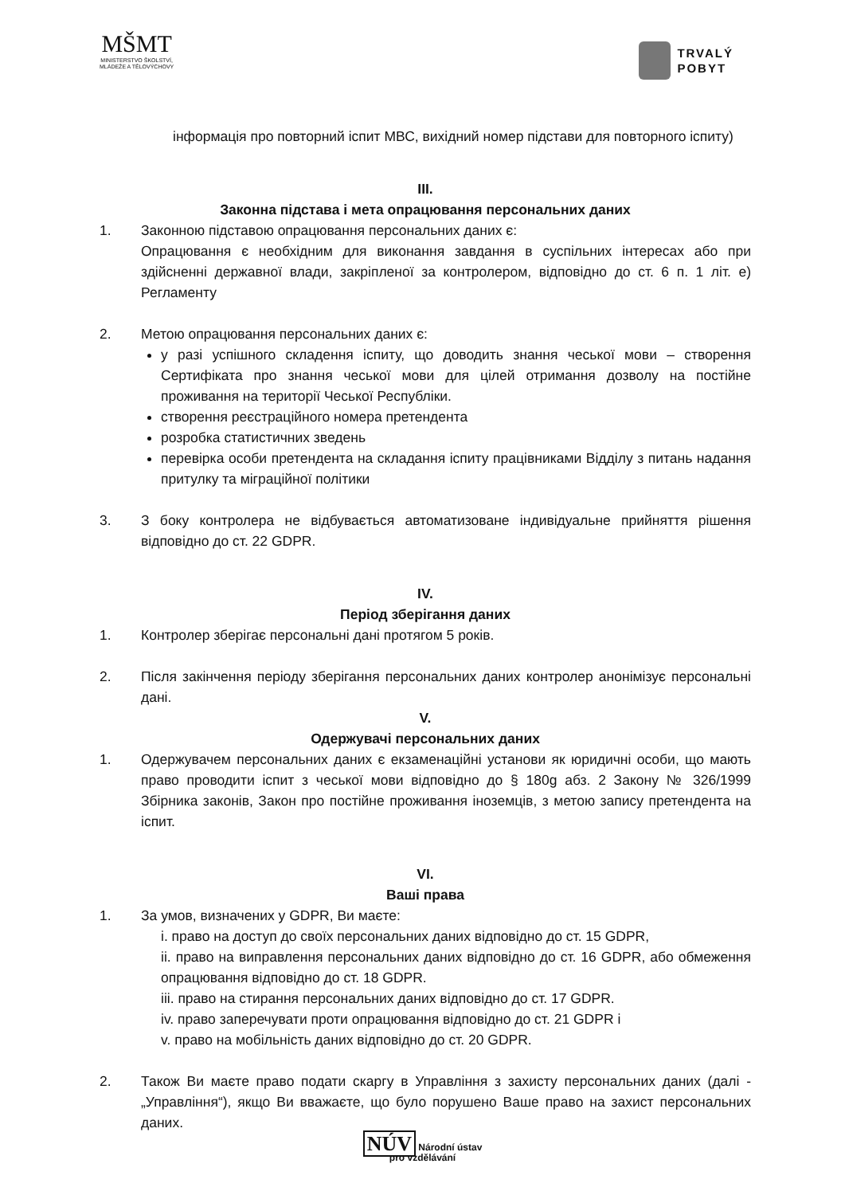MŠMT
MINISTERSTVO ŠKOLSTVÍ,
MLÁDEŽE A TĚLOVÝCHOVY
TRVALÝ
POBYT
інформація про повторний іспит МВС, вихідний номер підстави для повторного іспиту)
III.
Законна підстава і мета опрацювання персональних даних
1. Законною підставою опрацювання персональних даних є:
Опрацювання є необхідним для виконання завдання в суспільних інтересах або при здійсненні державної влади, закріпленої за контролером, відповідно до ст. 6 п. 1 літ. е) Регламенту
2. Метою опрацювання персональних даних є:
у разі успішного складення іспиту, що доводить знання чеської мови – створення Сертифіката про знання чеської мови для цілей отримання дозволу на постійне проживання на території Чеської Республіки.
створення реєстраційного номера претендента
розробка статистичних зведень
перевірка особи претендента на складання іспиту працівниками Відділу з питань надання притулку та міграційної політики
3. З боку контролера не відбувається автоматизоване індивідуальне прийняття рішення відповідно до ст. 22 GDPR.
IV.
Період зберігання даних
1. Контролер зберігає персональні дані протягом 5 років.
2. Після закінчення періоду зберігання персональних даних контролер анонімізує персональні дані.
V.
Одержувачі персональних даних
1. Одержувачем персональних даних є екзаменаційні установи як юридичні особи, що мають право проводити іспит з чеської мови відповідно до § 180g абз. 2 Закону № 326/1999 Збірника законів, Закон про постійне проживання іноземців, з метою запису претендента на іспит.
VI.
Ваші права
1. За умов, визначених у GDPR, Ви маєте:
i. право на доступ до своїх персональних даних відповідно до ст. 15 GDPR,
ii. право на виправлення персональних даних відповідно до ст. 16 GDPR, або обмеження опрацювання відповідно до ст. 18 GDPR.
iii. право на стирання персональних даних відповідно до ст. 17 GDPR.
iv. право заперечувати проти опрацювання відповідно до ст. 21 GDPR і
v. право на мобільність даних відповідно до ст. 20 GDPR.
2. Також Ви маєте право подати скаргу в Управління з захисту персональних даних (далі - „Управління“), якщо Ви вважаєте, що було порушено Ваше право на захист персональних даних.
NÚV Národní ústav
pro vzdělávání